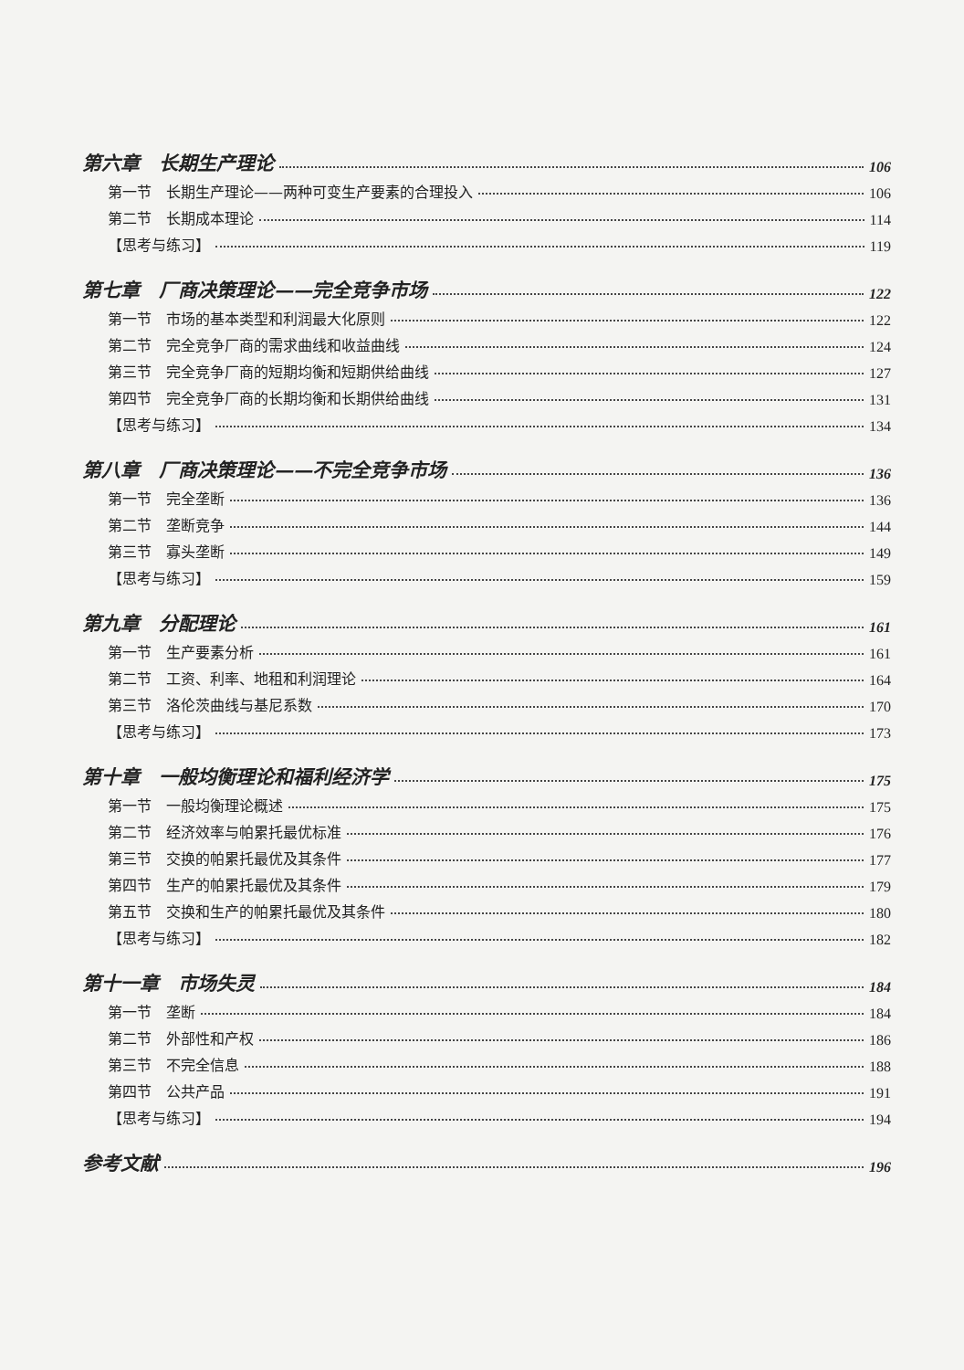第六章　长期生产理论 106
第一节　长期生产理论——两种可变生产要素的合理投入 106
第二节　长期成本理论 114
【思考与练习】 119
第七章　厂商决策理论——完全竞争市场 122
第一节　市场的基本类型和利润最大化原则 122
第二节　完全竞争厂商的需求曲线和收益曲线 124
第三节　完全竞争厂商的短期均衡和短期供给曲线 127
第四节　完全竞争厂商的长期均衡和长期供给曲线 131
【思考与练习】 134
第八章　厂商决策理论——不完全竞争市场 136
第一节　完全垄断 136
第二节　垄断竞争 144
第三节　寡头垄断 149
【思考与练习】 159
第九章　分配理论 161
第一节　生产要素分析 161
第二节　工资、利率、地租和利润理论 164
第三节　洛伦茨曲线与基尼系数 170
【思考与练习】 173
第十章　一般均衡理论和福利经济学 175
第一节　一般均衡理论概述 175
第二节　经济效率与帕累托最优标准 176
第三节　交换的帕累托最优及其条件 177
第四节　生产的帕累托最优及其条件 179
第五节　交换和生产的帕累托最优及其条件 180
【思考与练习】 182
第十一章　市场失灵 184
第一节　垄断 184
第二节　外部性和产权 186
第三节　不完全信息 188
第四节　公共产品 191
【思考与练习】 194
参考文献 196